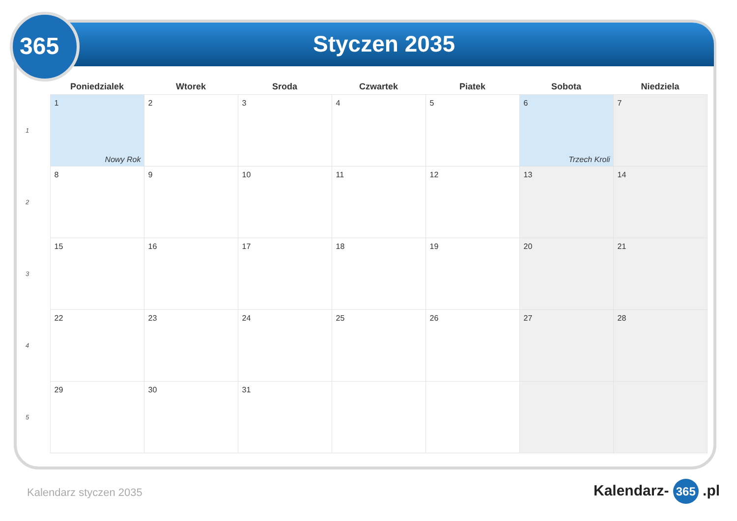365
Styczen 2035
| | Poniedzialek | Wtorek | Sroda | Czwartek | Piatek | Sobota | Niedziela |
| --- | --- | --- | --- | --- | --- | --- | --- |
| 1 | 1 Nowy Rok | 2 | 3 | 4 | 5 | 6 Trzech Kroli | 7 |
| 2 | 8 | 9 | 10 | 11 | 12 | 13 | 14 |
| 3 | 15 | 16 | 17 | 18 | 19 | 20 | 21 |
| 4 | 22 | 23 | 24 | 25 | 26 | 27 | 28 |
| 5 | 29 | 30 | 31 | | | | |
Kalendarz styczen 2035 Kalendarz- 365 .pl